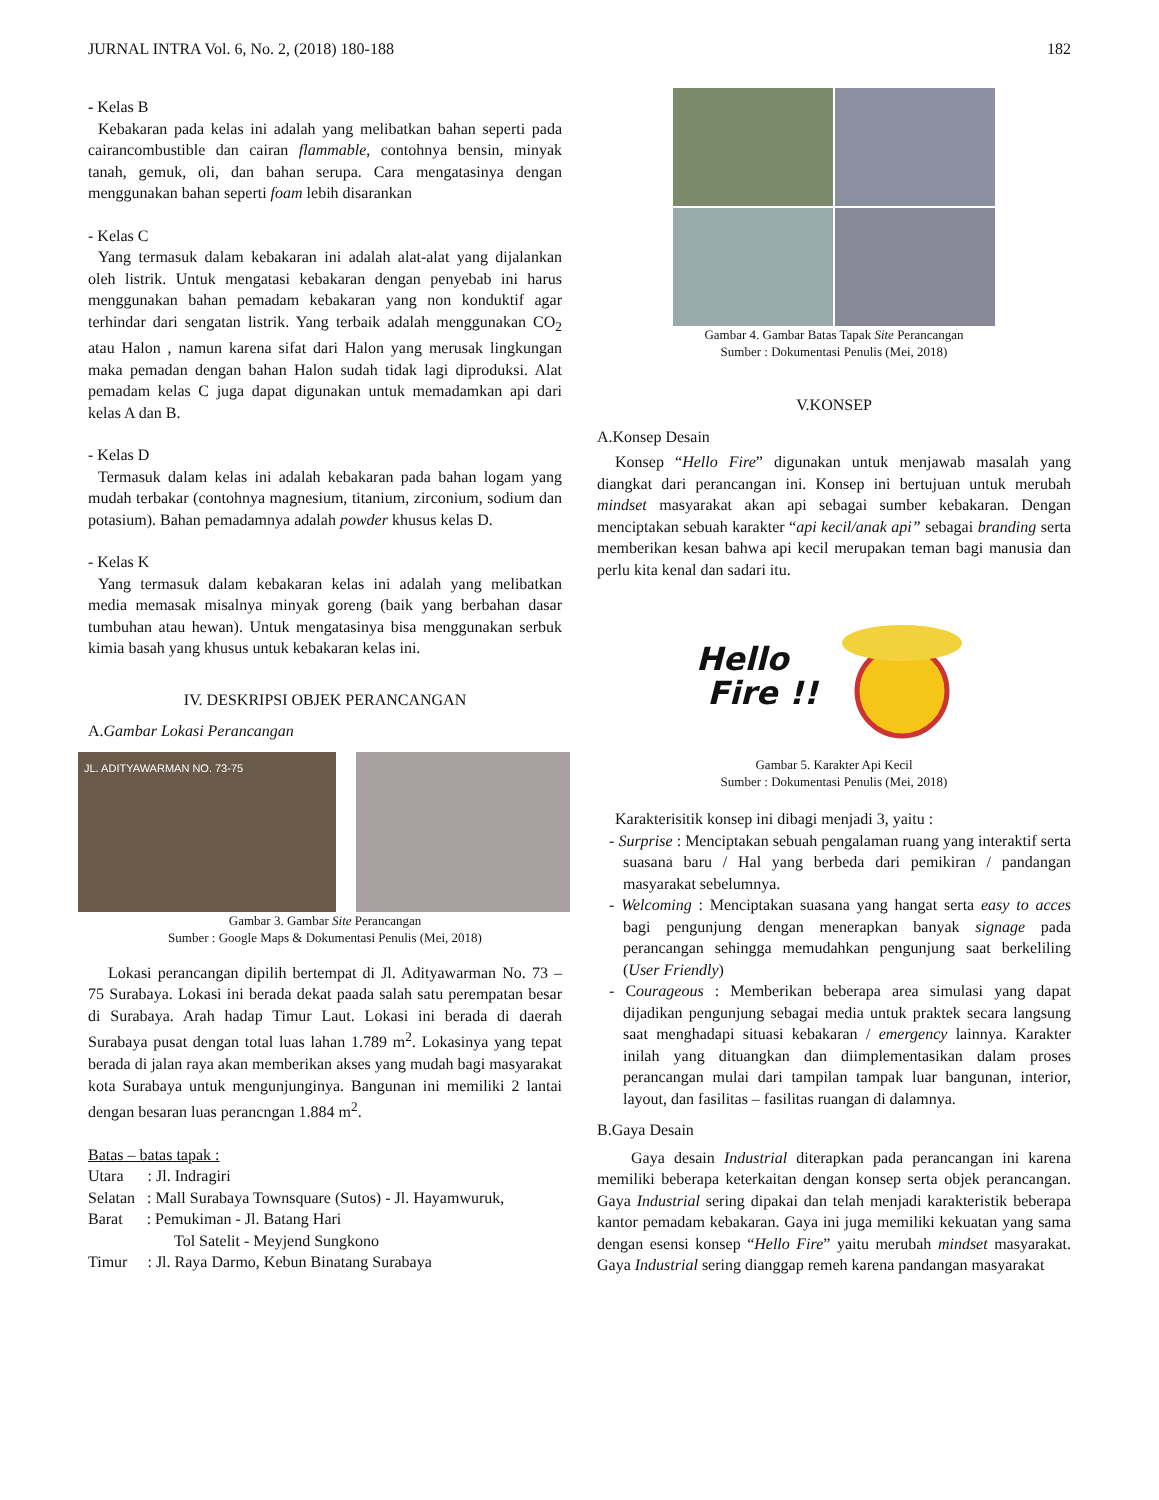JURNAL INTRA Vol. 6, No. 2, (2018) 180-188 182
- Kelas B
Kebakaran pada kelas ini adalah yang melibatkan bahan seperti pada cairancombustible dan cairan flammable, contohnya bensin, minyak tanah, gemuk, oli, dan bahan serupa. Cara mengatasinya dengan menggunakan bahan seperti foam lebih disarankan
- Kelas C
Yang termasuk dalam kebakaran ini adalah alat-alat yang dijalankan oleh listrik. Untuk mengatasi kebakaran dengan penyebab ini harus menggunakan bahan pemadam kebakaran yang non konduktif agar terhindar dari sengatan listrik. Yang terbaik adalah menggunakan CO<sub>2</sub> atau Halon , namun karena sifat dari Halon yang merusak lingkungan maka pemadan dengan bahan Halon sudah tidak lagi diproduksi. Alat pemadam kelas C juga dapat digunakan untuk memadamkan api dari kelas A dan B.
- Kelas D
Termasuk dalam kelas ini adalah kebakaran pada bahan logam yang mudah terbakar (contohnya magnesium, titanium, zirconium, sodium dan potasium). Bahan pemadamnya adalah powder khusus kelas D.
- Kelas K
Yang termasuk dalam kebakaran kelas ini adalah yang melibatkan media memasak misalnya minyak goreng (baik yang berbahan dasar tumbuhan atau hewan). Untuk mengatasinya bisa menggunakan serbuk kimia basah yang khusus untuk kebakaran kelas ini.
IV. DESKRIPSI OBJEK PERANCANGAN
A.Gambar Lokasi Perancangan
JL. ADITYAWARMAN NO. 73-75
Gambar 3. Gambar Site Perancangan
Sumber : Google Maps & Dokumentasi Penulis (Mei, 2018)
Lokasi perancangan dipilih bertempat di Jl. Adityawarman No. 73 – 75 Surabaya. Lokasi ini berada dekat paada salah satu perempatan besar di Surabaya. Arah hadap Timur Laut. Lokasi ini berada di daerah Surabaya pusat dengan total luas lahan 1.789 m<sup>2</sup>. Lokasinya yang tepat berada di jalan raya akan memberikan akses yang mudah bagi masyarakat kota Surabaya untuk mengunjunginya. Bangunan ini memiliki 2 lantai dengan besaran luas perancngan 1.884 m<sup>2</sup>.
Batas – batas tapak :
Utara : Jl. Indragiri
Selatan : Mall Surabaya Townsquare (Sutos) - Jl. Hayamwuruk,
Barat : Pemukiman - Jl. Batang Hari
Tol Satelit - Meyjend Sungkono
Timur : Jl. Raya Darmo, Kebun Binatang Surabaya
Gambar 4. Gambar Batas Tapak Site Perancangan
Sumber : Dokumentasi Penulis (Mei, 2018)
V.KONSEP
A.Konsep Desain
Konsep “Hello Fire” digunakan untuk menjawab masalah yang diangkat dari perancangan ini. Konsep ini bertujuan untuk merubah mindset masyarakat akan api sebagai sumber kebakaran. Dengan menciptakan sebuah karakter “api kecil/anak api” sebagai branding serta memberikan kesan bahwa api kecil merupakan teman bagi manusia dan perlu kita kenal dan sadari itu.
Hello
Fire !!
Gambar 5. Karakter Api Kecil
Sumber : Dokumentasi Penulis (Mei, 2018)
Karakterisitik konsep ini dibagi menjadi 3, yaitu :
- Surprise : Menciptakan sebuah pengalaman ruang yang interaktif serta suasana baru / Hal yang berbeda dari pemikiran / pandangan masyarakat sebelumnya.
- Welcoming : Menciptakan suasana yang hangat serta easy to acces bagi pengunjung dengan menerapkan banyak signage pada perancangan sehingga memudahkan pengunjung saat berkeliling (User Friendly)
- Courageous : Memberikan beberapa area simulasi yang dapat dijadikan pengunjung sebagai media untuk praktek secara langsung saat menghadapi situasi kebakaran / emergency lainnya. Karakter inilah yang dituangkan dan diimplementasikan dalam proses perancangan mulai dari tampilan tampak luar bangunan, interior, layout, dan fasilitas – fasilitas ruangan di dalamnya.
B.Gaya Desain
Gaya desain Industrial diterapkan pada perancangan ini karena memiliki beberapa keterkaitan dengan konsep serta objek perancangan. Gaya Industrial sering dipakai dan telah menjadi karakteristik beberapa kantor pemadam kebakaran. Gaya ini juga memiliki kekuatan yang sama dengan esensi konsep “Hello Fire” yaitu merubah mindset masyarakat. Gaya Industrial sering dianggap remeh karena pandangan masyarakat